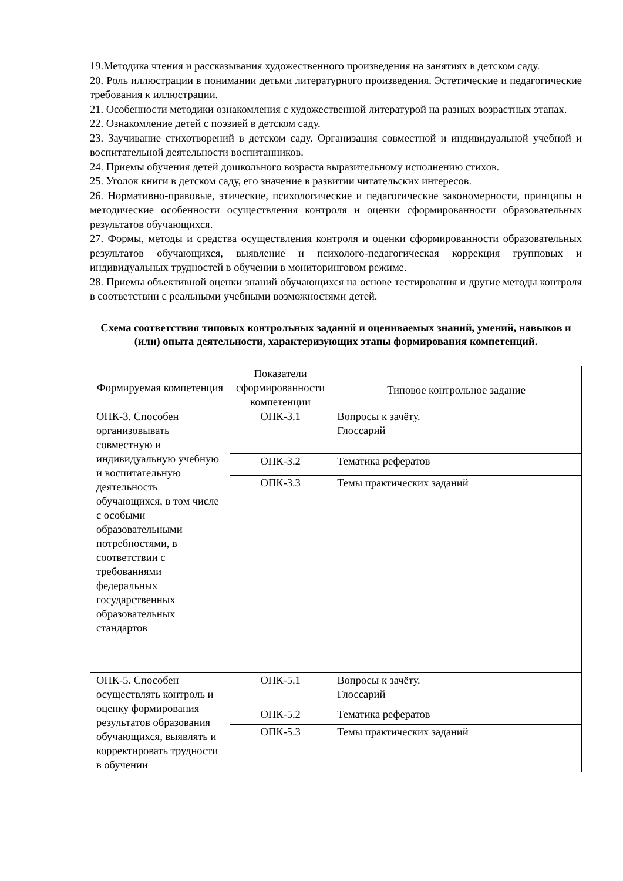19.Методика чтения и рассказывания художественного произведения на занятиях в детском саду.
20. Роль иллюстрации в понимании детьми литературного произведения. Эстетические и педагогические требования к иллюстрации.
21. Особенности методики ознакомления с художественной литературой на разных возрастных этапах.
22. Ознакомление детей с поэзией в детском саду.
23. Заучивание стихотворений в детском саду. Организация совместной и индивидуальной учебной и воспитательной деятельности воспитанников.
24. Приемы обучения детей дошкольного возраста выразительному исполнению стихов.
25. Уголок книги в детском саду, его значение в развитии читательских интересов.
26. Нормативно-правовые, этические, психологические и педагогические закономерности, принципы и методические особенности осуществления контроля и оценки сформированности образовательных результатов обучающихся.
27. Формы, методы и средства осуществления контроля и оценки сформированности образовательных результатов обучающихся, выявление и психолого-педагогическая коррекция групповых и индивидуальных трудностей в обучении в мониторинговом режиме.
28. Приемы объективной оценки знаний обучающихся на основе тестирования и другие методы контроля в соответствии с реальными учебными возможностями детей.
Схема соответствия типовых контрольных заданий и оцениваемых знаний, умений, навыков и (или) опыта деятельности, характеризующих этапы формирования компетенций.
| Формируемая компетенция | Показатели сформированности компетенции | Типовое контрольное задание |
| --- | --- | --- |
| ОПК-3. Способен организовывать совместную и индивидуальную учебную и воспитательную деятельность обучающихся, в том числе с особыми образовательными потребностями, в соответствии с требованиями федеральных государственных образовательных стандартов | ОПК-3.1 | Вопросы к зачёту. Глоссарий |
| | ОПК-3.2 | Тематика рефератов |
| | ОПК-3.3 | Темы практических заданий |
| ОПК-5. Способен осуществлять контроль и оценку формирования результатов образования обучающихся, выявлять и корректировать трудности в обучении | ОПК-5.1 | Вопросы к зачёту. Глоссарий |
| | ОПК-5.2 | Тематика рефератов |
| | ОПК-5.3 | Темы практических заданий |